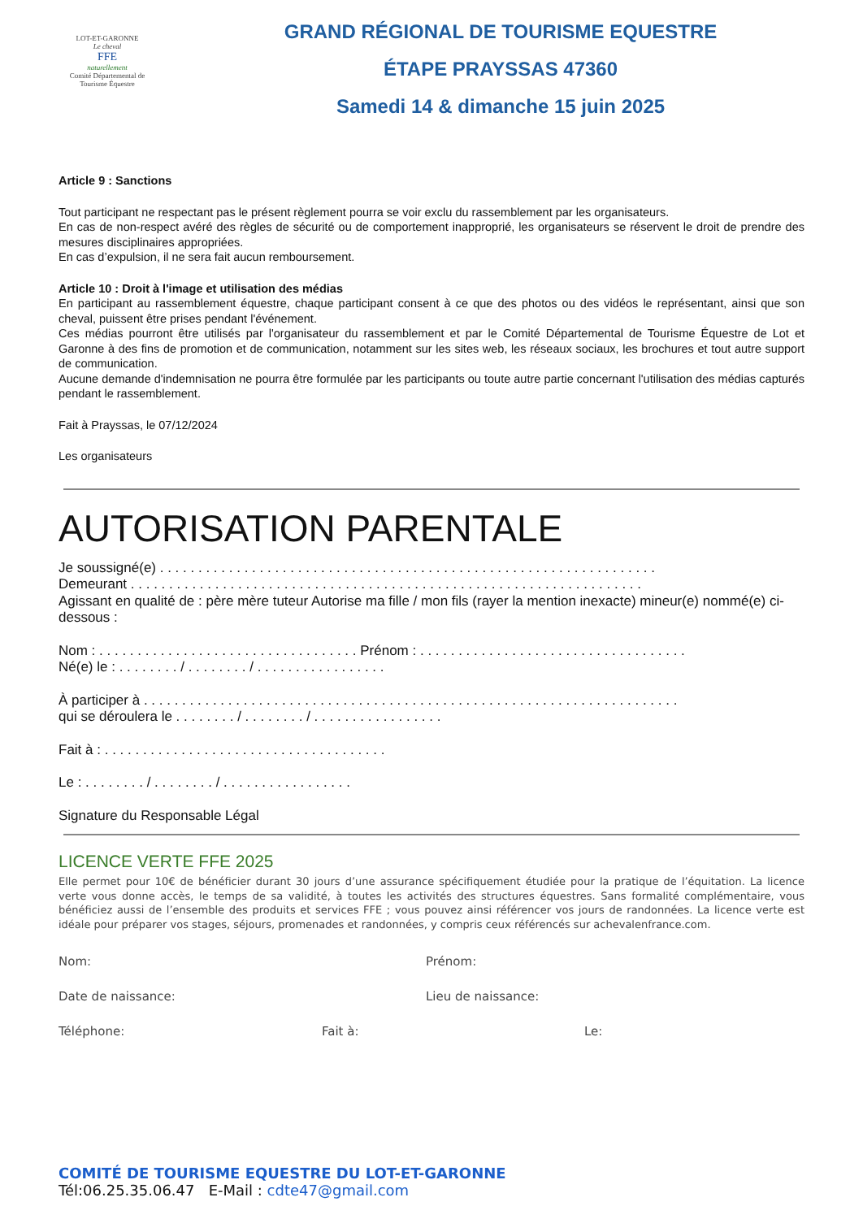LOT-ET-GARONNE
Le cheval
FFE
naturellement
Comité Départemental de Tourisme Équestre
GRAND RÉGIONAL DE TOURISME EQUESTRE
ÉTAPE PRAYSSAS 47360
Samedi 14 & dimanche 15 juin 2025
Article 9 : Sanctions
Tout participant ne respectant pas le présent règlement pourra se voir exclu du rassemblement par les organisateurs.
En cas de non-respect avéré des règles de sécurité ou de comportement inapproprié, les organisateurs se réservent le droit de prendre des mesures disciplinaires appropriées.
En cas d’expulsion, il ne sera fait aucun remboursement.
Article 10 : Droit à l'image et utilisation des médias
En participant au rassemblement équestre, chaque participant consent à ce que des photos ou des vidéos le représentant, ainsi que son cheval, puissent être prises pendant l'événement.
Ces médias pourront être utilisés par l'organisateur du rassemblement et par le Comité Départemental de Tourisme Équestre de Lot et Garonne à des fins de promotion et de communication, notamment sur les sites web, les réseaux sociaux, les brochures et tout autre support de communication.
Aucune demande d'indemnisation ne pourra être formulée par les participants ou toute autre partie concernant l'utilisation des médias capturés pendant le rassemblement.
Fait à Prayssas, le 07/12/2024
Les organisateurs
AUTORISATION PARENTALE
Je soussigné(e) . . . . . . . . . . . . . . . . . . . . . . . . . . . . . . . . . . . . . . . . . . . . . . . . . . . . . . . . . . . . . . . . .
Demeurant . . . . . . . . . . . . . . . . . . . . . . . . . . . . . . . . . . . . . . . . . . . . . . . . . . . . . . . . . . . . . . . . . . .
Agissant en qualité de : père mère tuteur Autorise ma fille / mon fils (rayer la mention inexacte) mineur(e) nommé(e) ci-dessous :
Nom : . . . . . . . . . . . . . . . . . . . . . . . . . . . . . . . . . . Prénom : . . . . . . . . . . . . . . . . . . . . . . . . . . . . . . . . . . .
Né(e) le : . . . . . . . . / . . . . . . . . / . . . . . . . . . . . . . . . . .
À participer à . . . . . . . . . . . . . . . . . . . . . . . . . . . . . . . . . . . . . . . . . . . . . . . . . . . . . . . . . . . . . . . . . . . . . .
qui se déroulera le . . . . . . . . / . . . . . . . . / . . . . . . . . . . . . . . . . .
Fait à : . . . . . . . . . . . . . . . . . . . . . . . . . . . . . . . . . . . . .
Le : . . . . . . . . / . . . . . . . . / . . . . . . . . . . . . . . . . .
Signature du Responsable Légal
LICENCE VERTE FFE 2025
Elle permet pour 10€ de bénéficier durant 30 jours d’une assurance spécifiquement étudiée pour la pratique de l’équitation. La licence verte vous donne accès, le temps de sa validité, à toutes les activités des structures équestres. Sans formalité complémentaire, vous bénéficiez aussi de l’ensemble des produits et services FFE ; vous pouvez ainsi référencer vos jours de randonnées. La licence verte est idéale pour préparer vos stages, séjours, promenades et randonnées, y compris ceux référencés sur achevalenfrance.com.
Nom: Prénom:
Date de naissance: Lieu de naissance:
Téléphone: Fait à: Le:
COMITÉ DE TOURISME EQUESTRE DU LOT-ET-GARONNE
Tél:06.25.35.06.47 E-Mail : cdte47@gmail.com